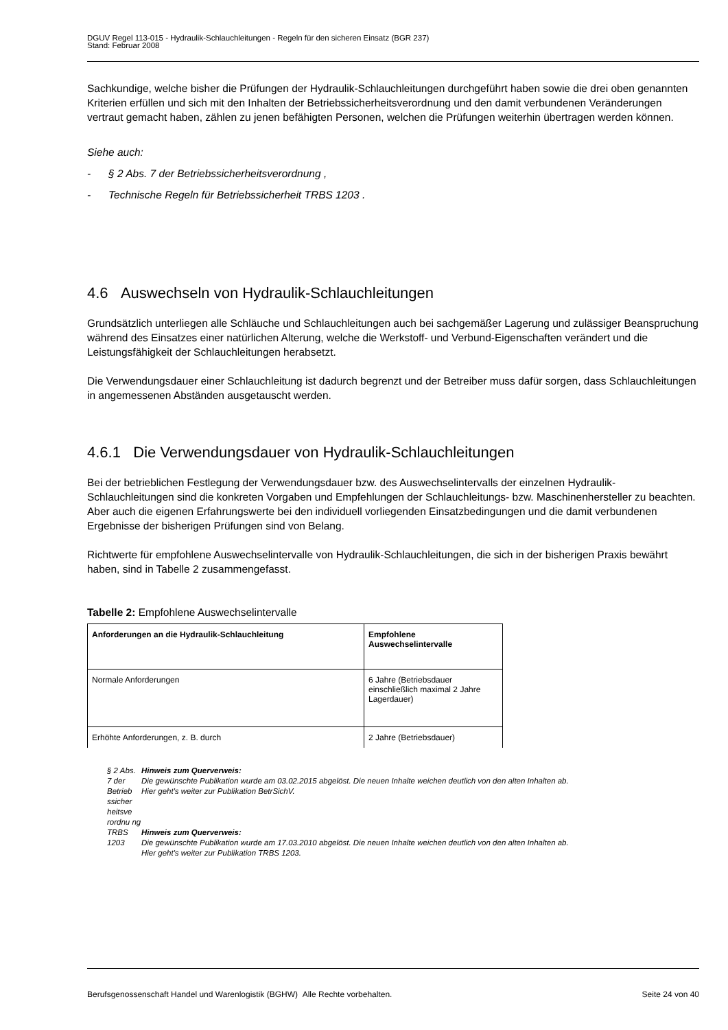DGUV Regel 113-015 - Hydraulik-Schlauchleitungen - Regeln für den sicheren Einsatz (BGR 237)
Stand: Februar 2008
Sachkundige, welche bisher die Prüfungen der Hydraulik-Schlauchleitungen durchgeführt haben sowie die drei oben genannten Kriterien erfüllen und sich mit den Inhalten der Betriebssicherheitsverordnung und den damit verbundenen Veränderungen vertraut gemacht haben, zählen zu jenen befähigten Personen, welchen die Prüfungen weiterhin übertragen werden können.
Siehe auch:
- § 2 Abs. 7 der Betriebssicherheitsverordnung ,
- Technische Regeln für Betriebssicherheit TRBS 1203 .
4.6 Auswechseln von Hydraulik-Schlauchleitungen
Grundsätzlich unterliegen alle Schläuche und Schlauchleitungen auch bei sachgemäßer Lagerung und zulässiger Beanspruchung während des Einsatzes einer natürlichen Alterung, welche die Werkstoff- und Verbund-Eigenschaften verändert und die Leistungsfähigkeit der Schlauchleitungen herabsetzt.
Die Verwendungsdauer einer Schlauchleitung ist dadurch begrenzt und der Betreiber muss dafür sorgen, dass Schlauchleitungen in angemessenen Abständen ausgetauscht werden.
4.6.1 Die Verwendungsdauer von Hydraulik-Schlauchleitungen
Bei der betrieblichen Festlegung der Verwendungsdauer bzw. des Auswechselintervalls der einzelnen Hydraulik-Schlauchleitungen sind die konkreten Vorgaben und Empfehlungen der Schlauchleitungs- bzw. Maschinenhersteller zu beachten. Aber auch die eigenen Erfahrungswerte bei den individuell vorliegenden Einsatzbedingungen und die damit verbundenen Ergebnisse der bisherigen Prüfungen sind von Belang.
Richtwerte für empfohlene Auswechselintervalle von Hydraulik-Schlauchleitungen, die sich in der bisherigen Praxis bewährt haben, sind in Tabelle 2 zusammengefasst.
Tabelle 2: Empfohlene Auswechselintervalle
| Anforderungen an die Hydraulik-Schlauchleitung | Empfohlene Auswechselintervalle |
| Normale Anforderungen | 6 Jahre (Betriebsdauer einschließlich maximal 2 Jahre Lagerdauer) |
| Erhöhte Anforderungen, z. B. durch | 2 Jahre (Betriebsdauer) |
§ 2 Abs. 7 der Betrieb ssicher heitsve rordnu ng
Hinweis zum Querverweis:
Die gewünschte Publikation wurde am 03.02.2015 abgelöst. Die neuen Inhalte weichen deutlich von den alten Inhalten ab.
Hier geht's weiter zur Publikation BetrSichV.
TRBS 1203
Hinweis zum Querverweis:
Die gewünschte Publikation wurde am 17.03.2010 abgelöst. Die neuen Inhalte weichen deutlich von den alten Inhalten ab.
Hier geht's weiter zur Publikation TRBS 1203.
Berufsgenossenschaft Handel und Warenlogistik (BGHW) Alle Rechte vorbehalten. Seite 24 von 40